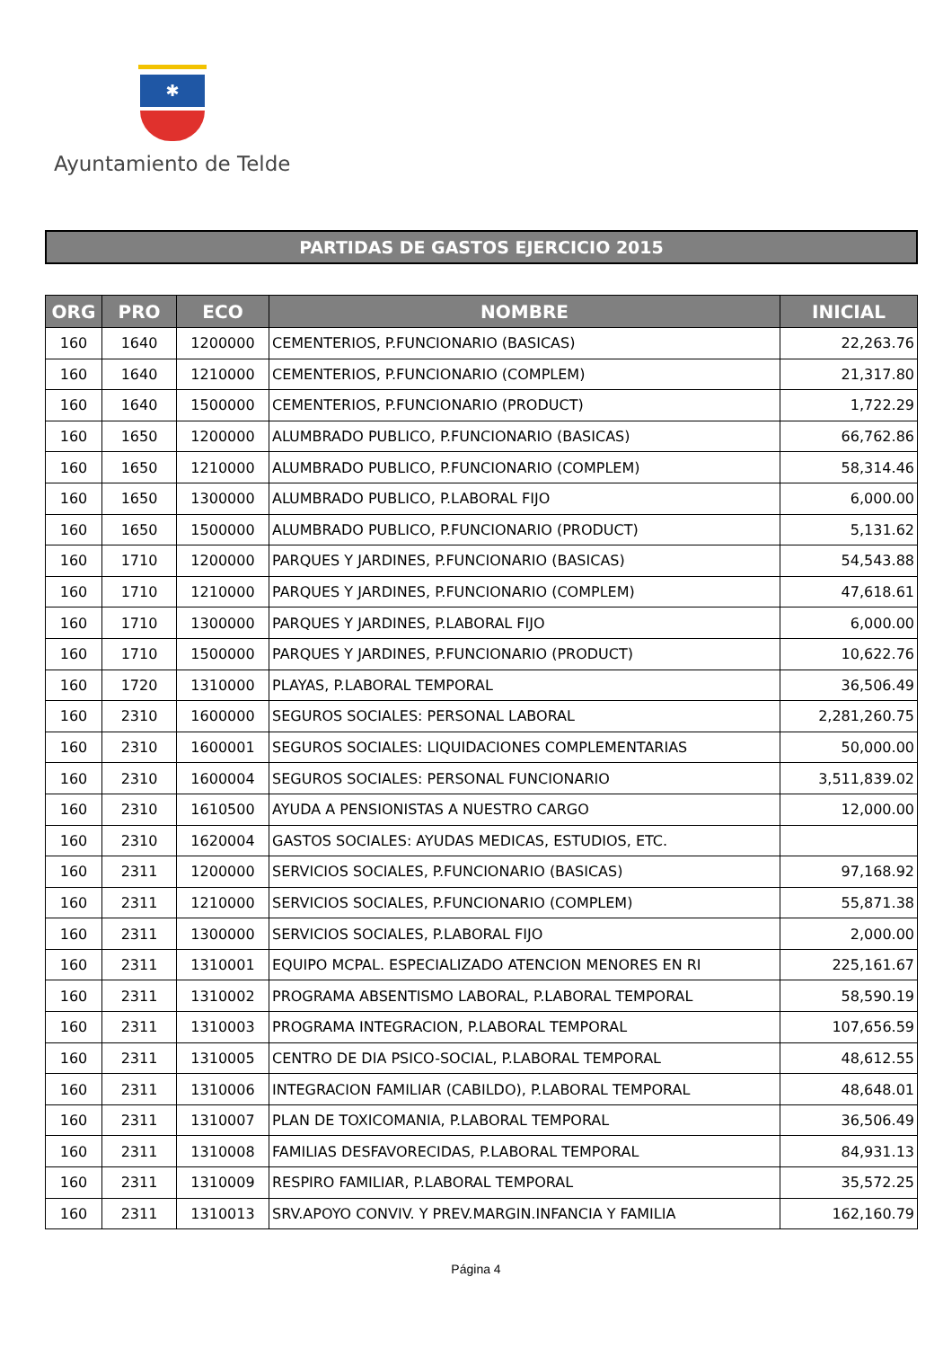✱
Ayuntamiento de Telde
PARTIDAS DE GASTOS EJERCICIO 2015
| ORG | PRO | ECO | NOMBRE | INICIAL |
| --- | --- | --- | --- | --- |
| 160 | 1640 | 1200000 | CEMENTERIOS, P.FUNCIONARIO (BASICAS) | 22,263.76 |
| 160 | 1640 | 1210000 | CEMENTERIOS, P.FUNCIONARIO (COMPLEM) | 21,317.80 |
| 160 | 1640 | 1500000 | CEMENTERIOS, P.FUNCIONARIO (PRODUCT) | 1,722.29 |
| 160 | 1650 | 1200000 | ALUMBRADO PUBLICO, P.FUNCIONARIO (BASICAS) | 66,762.86 |
| 160 | 1650 | 1210000 | ALUMBRADO PUBLICO, P.FUNCIONARIO (COMPLEM) | 58,314.46 |
| 160 | 1650 | 1300000 | ALUMBRADO PUBLICO, P.LABORAL FIJO | 6,000.00 |
| 160 | 1650 | 1500000 | ALUMBRADO PUBLICO, P.FUNCIONARIO (PRODUCT) | 5,131.62 |
| 160 | 1710 | 1200000 | PARQUES Y JARDINES, P.FUNCIONARIO (BASICAS) | 54,543.88 |
| 160 | 1710 | 1210000 | PARQUES Y JARDINES, P.FUNCIONARIO (COMPLEM) | 47,618.61 |
| 160 | 1710 | 1300000 | PARQUES Y JARDINES, P.LABORAL FIJO | 6,000.00 |
| 160 | 1710 | 1500000 | PARQUES Y JARDINES, P.FUNCIONARIO (PRODUCT) | 10,622.76 |
| 160 | 1720 | 1310000 | PLAYAS, P.LABORAL TEMPORAL | 36,506.49 |
| 160 | 2310 | 1600000 | SEGUROS SOCIALES: PERSONAL LABORAL | 2,281,260.75 |
| 160 | 2310 | 1600001 | SEGUROS SOCIALES: LIQUIDACIONES COMPLEMENTARIAS | 50,000.00 |
| 160 | 2310 | 1600004 | SEGUROS SOCIALES: PERSONAL FUNCIONARIO | 3,511,839.02 |
| 160 | 2310 | 1610500 | AYUDA A PENSIONISTAS A NUESTRO CARGO | 12,000.00 |
| 160 | 2310 | 1620004 | GASTOS SOCIALES: AYUDAS MEDICAS, ESTUDIOS, ETC. | |
| 160 | 2311 | 1200000 | SERVICIOS SOCIALES, P.FUNCIONARIO (BASICAS) | 97,168.92 |
| 160 | 2311 | 1210000 | SERVICIOS SOCIALES, P.FUNCIONARIO (COMPLEM) | 55,871.38 |
| 160 | 2311 | 1300000 | SERVICIOS SOCIALES, P.LABORAL FIJO | 2,000.00 |
| 160 | 2311 | 1310001 | EQUIPO MCPAL. ESPECIALIZADO ATENCION MENORES EN RI | 225,161.67 |
| 160 | 2311 | 1310002 | PROGRAMA ABSENTISMO LABORAL, P.LABORAL TEMPORAL | 58,590.19 |
| 160 | 2311 | 1310003 | PROGRAMA INTEGRACION, P.LABORAL TEMPORAL | 107,656.59 |
| 160 | 2311 | 1310005 | CENTRO DE DIA PSICO-SOCIAL, P.LABORAL TEMPORAL | 48,612.55 |
| 160 | 2311 | 1310006 | INTEGRACION FAMILIAR (CABILDO), P.LABORAL TEMPORAL | 48,648.01 |
| 160 | 2311 | 1310007 | PLAN DE TOXICOMANIA, P.LABORAL TEMPORAL | 36,506.49 |
| 160 | 2311 | 1310008 | FAMILIAS DESFAVORECIDAS, P.LABORAL TEMPORAL | 84,931.13 |
| 160 | 2311 | 1310009 | RESPIRO FAMILIAR, P.LABORAL TEMPORAL | 35,572.25 |
| 160 | 2311 | 1310013 | SRV.APOYO CONVIV. Y PREV.MARGIN.INFANCIA Y FAMILIA | 162,160.79 |
Página 4